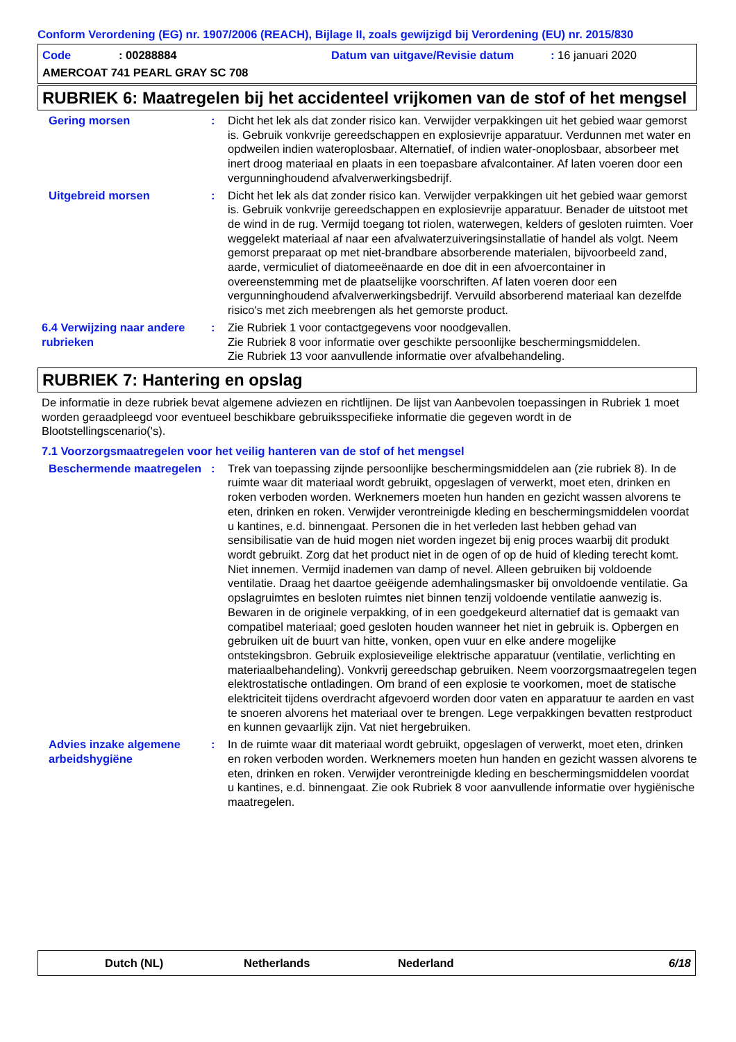Conform Verordening (EG) nr. 1907/2006 (REACH), Bijlage II, zoals gewijzigd bij Verordening (EU) nr. 2015/830
Code: 00288884 Datum van uitgave/Revisie datum: 16 januari 2020
AMERCOAT 741 PEARL GRAY SC 708
RUBRIEK 6: Maatregelen bij het accidenteel vrijkomen van de stof of het mengsel
Gering morsen : Dicht het lek als dat zonder risico kan. Verwijder verpakkingen uit het gebied waar gemorst is. Gebruik vonkvrije gereedschappen en explosievrije apparatuur. Verdunnen met water en opdweilen indien wateroplosbaar. Alternatief, of indien water-onoplosbaar, absorbeer met inert droog materiaal en plaats in een toepasbare afvalcontainer. Af laten voeren door een vergunninghoudend afvalverwerkingsbedrijf.
Uitgebreid morsen : Dicht het lek als dat zonder risico kan. Verwijder verpakkingen uit het gebied waar gemorst is. Gebruik vonkvrije gereedschappen en explosievrije apparatuur. Benader de uitstoot met de wind in de rug. Vermijd toegang tot riolen, waterwegen, kelders of gesloten ruimten. Voer weggelekt materiaal af naar een afvalwaterzuiveringsinstallatie of handel als volgt. Neem gemorst preparaat op met niet-brandbare absorberende materialen, bijvoorbeeld zand, aarde, vermiculiet of diatomeeënaarde en doe dit in een afvoercontainer in overeenstemming met de plaatselijke voorschriften. Af laten voeren door een vergunninghoudend afvalverwerkingsbedrijf. Vervuild absorberend materiaal kan dezelfde risico's met zich meebrengen als het gemorste product.
6.4 Verwijzing naar andere rubrieken
: Zie Rubriek 1 voor contactgegevens voor noodgevallen.
Zie Rubriek 8 voor informatie over geschikte persoonlijke beschermingsmiddelen.
Zie Rubriek 13 voor aanvullende informatie over afvalbehandeling.
RUBRIEK 7: Hantering en opslag
De informatie in deze rubriek bevat algemene adviezen en richtlijnen. De lijst van Aanbevolen toepassingen in Rubriek 1 moet worden geraadpleegd voor eventueel beschikbare gebruiksspecifieke informatie die gegeven wordt in de Blootstellingscenario('s).
7.1 Voorzorgsmaatregelen voor het veilig hanteren van de stof of het mengsel
Beschermende maatregelen : Trek van toepassing zijnde persoonlijke beschermingsmiddelen aan (zie rubriek 8). In de ruimte waar dit materiaal wordt gebruikt, opgeslagen of verwerkt, moet eten, drinken en roken verboden worden. Werknemers moeten hun handen en gezicht wassen alvorens te eten, drinken en roken. Verwijder verontreinigde kleding en beschermingsmiddelen voordat u kantines, e.d. binnengaat. Personen die in het verleden last hebben gehad van sensibilisatie van de huid mogen niet worden ingezet bij enig proces waarbij dit produkt wordt gebruikt. Zorg dat het product niet in de ogen of op de huid of kleding terecht komt. Niet innemen. Vermijd inademen van damp of nevel. Alleen gebruiken bij voldoende ventilatie. Draag het daartoe geëigende ademhalingsmasker bij onvoldoende ventilatie. Ga opslagruimtes en besloten ruimtes niet binnen tenzij voldoende ventilatie aanwezig is. Bewaren in de originele verpakking, of in een goedgekeurd alternatief dat is gemaakt van compatibel materiaal; goed gesloten houden wanneer het niet in gebruik is. Opbergen en gebruiken uit de buurt van hitte, vonken, open vuur en elke andere mogelijke ontstekingsbron. Gebruik explosieveilige elektrische apparatuur (ventilatie, verlichting en materiaalbehandeling). Vonkvrij gereedschap gebruiken. Neem voorzorgsmaatregelen tegen elektrostatische ontladingen. Om brand of een explosie te voorkomen, moet de statische elektriciteit tijdens overdracht afgevoerd worden door vaten en apparatuur te aarden en vast te snoeren alvorens het materiaal over te brengen. Lege verpakkingen bevatten restproduct en kunnen gevaarlijk zijn. Vat niet hergebruiken.
Advies inzake algemene arbeidshygiëne
: In de ruimte waar dit materiaal wordt gebruikt, opgeslagen of verwerkt, moet eten, drinken en roken verboden worden. Werknemers moeten hun handen en gezicht wassen alvorens te eten, drinken en roken. Verwijder verontreinigde kleding en beschermingsmiddelen voordat u kantines, e.d. binnengaat. Zie ook Rubriek 8 voor aanvullende informatie over hygiënische maatregelen.
Dutch (NL) Netherlands Nederland 6/18